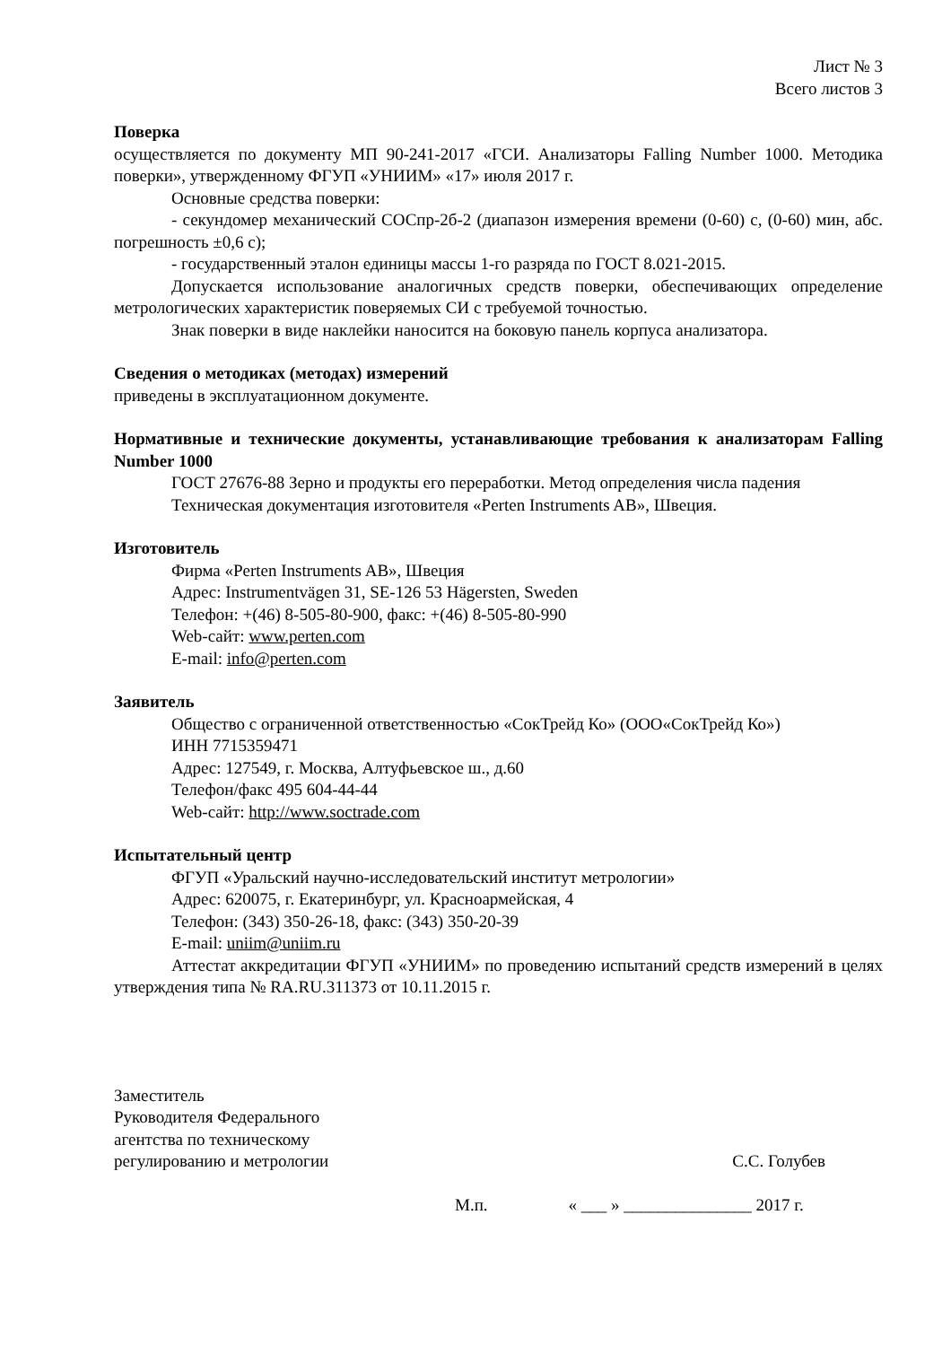Лист № 3
Всего листов 3
Поверка
осуществляется по документу МП 90-241-2017 «ГСИ. Анализаторы Falling Number 1000. Методика поверки», утвержденному ФГУП «УНИИМ» «17» июля 2017 г.
Основные средства поверки:
- секундомер механический СОСпр-2б-2 (диапазон измерения времени (0-60) с, (0-60) мин, абс. погрешность ±0,6 с);
- государственный эталон единицы массы 1-го разряда по ГОСТ 8.021-2015.
Допускается использование аналогичных средств поверки, обеспечивающих определение метрологических характеристик поверяемых СИ с требуемой точностью.
Знак поверки в виде наклейки наносится на боковую панель корпуса анализатора.
Сведения о методиках (методах) измерений
приведены в эксплуатационном документе.
Нормативные и технические документы, устанавливающие требования к анализаторам Falling Number 1000
ГОСТ 27676-88 Зерно и продукты его переработки. Метод определения числа падения
Техническая документация изготовителя «Perten Instruments AB», Швеция.
Изготовитель
Фирма «Perten Instruments AB», Швеция
Адрес: Instrumentvägen 31, SE-126 53 Hägersten, Sweden
Телефон: +(46) 8-505-80-900, факс: +(46) 8-505-80-990
Web-сайт: www.perten.com
E-mail: info@perten.com
Заявитель
Общество с ограниченной ответственностью «СокТрейд Ко» (ООО«СокТрейд Ко»)
ИНН 7715359471
Адрес: 127549, г. Москва, Алтуфьевское ш., д.60
Телефон/факс 495 604-44-44
Web-сайт: http://www.soctrade.com
Испытательный центр
ФГУП «Уральский научно-исследовательский институт метрологии»
Адрес: 620075, г. Екатеринбург, ул. Красноармейская, 4
Телефон: (343) 350-26-18, факс: (343) 350-20-39
E-mail: uniim@uniim.ru
Аттестат аккредитации ФГУП «УНИИМ» по проведению испытаний средств измерений в целях утверждения типа № RA.RU.311373 от 10.11.2015 г.
Заместитель
Руководителя Федерального
агентства по техническому
регулированию и метрологии
С.С. Голубев
М.п. « ___ » _______________ 2017 г.